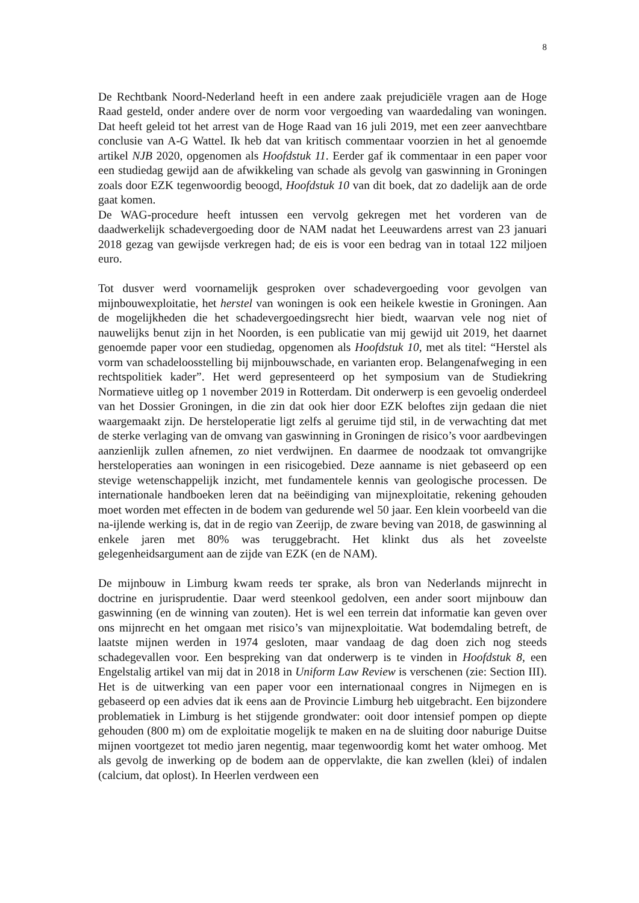8
De Rechtbank Noord-Nederland heeft in een andere zaak prejudiciële vragen aan de Hoge Raad gesteld, onder andere over de norm voor vergoeding van waardedaling van woningen. Dat heeft geleid tot het arrest van de Hoge Raad van 16 juli 2019, met een zeer aanvechtbare conclusie van A-G Wattel. Ik heb dat van kritisch commentaar voorzien in het al genoemde artikel NJB 2020, opgenomen als Hoofdstuk 11. Eerder gaf ik commentaar in een paper voor een studiedag gewijd aan de afwikkeling van schade als gevolg van gaswinning in Groningen zoals door EZK tegenwoordig beoogd, Hoofdstuk 10 van dit boek, dat zo dadelijk aan de orde gaat komen.
De WAG-procedure heeft intussen een vervolg gekregen met het vorderen van de daadwerkelijk schadevergoeding door de NAM nadat het Leeuwardens arrest van 23 januari 2018 gezag van gewijsde verkregen had; de eis is voor een bedrag van in totaal 122 miljoen euro.
Tot dusver werd voornamelijk gesproken over schadevergoeding voor gevolgen van mijnbouwexploitatie, het herstel van woningen is ook een heikele kwestie in Groningen. Aan de mogelijkheden die het schadevergoedingsrecht hier biedt, waarvan vele nog niet of nauwelijks benut zijn in het Noorden, is een publicatie van mij gewijd uit 2019, het daarnet genoemde paper voor een studiedag, opgenomen als Hoofdstuk 10, met als titel: “Herstel als vorm van schadeloosstelling bij mijnbouwschade, en varianten erop. Belangenafweging in een rechtspolitiek kader”. Het werd gepresenteerd op het symposium van de Studiekring Normatieve uitleg op 1 november 2019 in Rotterdam. Dit onderwerp is een gevoelig onderdeel van het Dossier Groningen, in die zin dat ook hier door EZK beloftes zijn gedaan die niet waargemaakt zijn. De hersteloperatie ligt zelfs al geruime tijd stil, in de verwachting dat met de sterke verlaging van de omvang van gaswinning in Groningen de risico’s voor aardbevingen aanzienlijk zullen afnemen, zo niet verdwijnen. En daarmee de noodzaak tot omvangrijke hersteloperaties aan woningen in een risicogebied. Deze aanname is niet gebaseerd op een stevige wetenschappelijk inzicht, met fundamentele kennis van geologische processen. De internationale handboeken leren dat na beëindiging van mijnexploitatie, rekening gehouden moet worden met effecten in de bodem van gedurende wel 50 jaar. Een klein voorbeeld van die na-ijlende werking is, dat in de regio van Zeerijp, de zware beving van 2018, de gaswinning al enkele jaren met 80% was teruggebracht. Het klinkt dus als het zoveelste gelegenheidsargument aan de zijde van EZK (en de NAM).
De mijnbouw in Limburg kwam reeds ter sprake, als bron van Nederlands mijnrecht in doctrine en jurisprudentie. Daar werd steenkool gedolven, een ander soort mijnbouw dan gaswinning (en de winning van zouten). Het is wel een terrein dat informatie kan geven over ons mijnrecht en het omgaan met risico’s van mijnexploitatie. Wat bodemdaling betreft, de laatste mijnen werden in 1974 gesloten, maar vandaag de dag doen zich nog steeds schadegevallen voor. Een bespreking van dat onderwerp is te vinden in Hoofdstuk 8, een Engelstalig artikel van mij dat in 2018 in Uniform Law Review is verschenen (zie: Section III). Het is de uitwerking van een paper voor een internationaal congres in Nijmegen en is gebaseerd op een advies dat ik eens aan de Provincie Limburg heb uitgebracht. Een bijzondere problematiek in Limburg is het stijgende grondwater: ooit door intensief pompen op diepte gehouden (800 m) om de exploitatie mogelijk te maken en na de sluiting door naburige Duitse mijnen voortgezet tot medio jaren negentig, maar tegenwoordig komt het water omhoog. Met als gevolg de inwerking op de bodem aan de oppervlakte, die kan zwellen (klei) of indalen (calcium, dat oplost). In Heerlen verdween een